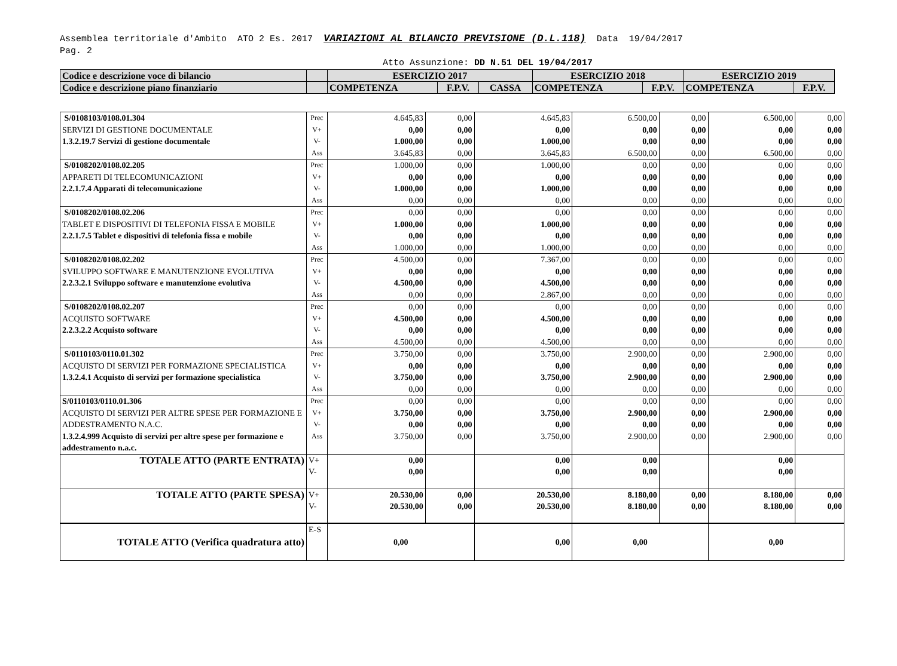Assemblea territoriale d'Ambito ATO 2 Es. 2017 VARIAZIONI AL BILANCIO PREVISIONE (D.L.118) Data 19/04/2017
Pag. 2
Atto Assunzione: DD N.51 DEL 19/04/2017
| Codice e descrizione voce di bilancio | | ESERCIZIO 2017 | | | ESERCIZIO 2018 | | ESERCIZIO 2019 | |
| Codice e descrizione piano finanziario | | COMPETENZA | F.P.V. | CASSA | COMPETENZA | F.P.V. | COMPETENZA | F.P.V. |
| S/0108103/0108.01.304 SERVIZI DI GESTIONE DOCUMENTALE 1.3.2.19.7 Servizi di gestione documentale | Prec V+ V- Ass | 4.645,83 0,00 1.000,00 3.645,83 | 0,00 0,00 0,00 0,00 | 4.645,83 0,00 1.000,00 3.645,83 | 6.500,00 0,00 0,00 6.500,00 | 0,00 0,00 0,00 0,00 | 6.500,00 0,00 0,00 6.500,00 | 0,00 0,00 0,00 0,00 |
| S/0108202/0108.02.205 APPARETI DI TELECOMUNICAZIONI 2.2.1.7.4 Apparati di telecomunicazione | Prec V+ V- Ass | 1.000,00 0,00 1.000,00 0,00 | 0,00 0,00 0,00 0,00 | 1.000,00 0,00 1.000,00 0,00 | 0,00 0,00 0,00 0,00 | 0,00 0,00 0,00 0,00 | 0,00 0,00 0,00 0,00 | 0,00 0,00 0,00 0,00 |
| S/0108202/0108.02.206 TABLET E DISPOSITIVI DI TELEFONIA FISSA E MOBILE 2.2.1.7.5 Tablet e dispositivi di telefonia fissa e mobile | Prec V+ V- Ass | 0,00 1.000,00 0,00 1.000,00 | 0,00 0,00 0,00 0,00 | 0,00 1.000,00 0,00 1.000,00 | 0,00 0,00 0,00 0,00 | 0,00 0,00 0,00 0,00 | 0,00 0,00 0,00 0,00 | 0,00 0,00 0,00 0,00 |
| S/0108202/0108.02.202 SVILUPPO SOFTWARE E MANUTENZIONE EVOLUTIVA 2.2.3.2.1 Sviluppo software e manutenzione evolutiva | Prec V+ V- Ass | 4.500,00 0,00 4.500,00 0,00 | 0,00 0,00 0,00 0,00 | 7.367,00 0,00 4.500,00 2.867,00 | 0,00 0,00 0,00 0,00 | 0,00 0,00 0,00 0,00 | 0,00 0,00 0,00 0,00 | 0,00 0,00 0,00 0,00 |
| S/0108202/0108.02.207 ACQUISTO SOFTWARE 2.2.3.2.2 Acquisto software | Prec V+ V- Ass | 0,00 4.500,00 0,00 4.500,00 | 0,00 0,00 0,00 0,00 | 0,00 4.500,00 0,00 4.500,00 | 0,00 0,00 0,00 0,00 | 0,00 0,00 0,00 0,00 | 0,00 0,00 0,00 0,00 | 0,00 0,00 0,00 0,00 |
| S/0110103/0110.01.302 ACQUISTO DI SERVIZI PER FORMAZIONE SPECIALISTICA 1.3.2.4.1 Acquisto di servizi per formazione specialistica | Prec V+ V- Ass | 3.750,00 0,00 3.750,00 0,00 | 0,00 0,00 0,00 0,00 | 3.750,00 0,00 3.750,00 0,00 | 2.900,00 0,00 2.900,00 0,00 | 0,00 0,00 0,00 0,00 | 2.900,00 0,00 2.900,00 0,00 | 0,00 0,00 0,00 0,00 |
| S/0110103/0110.01.306 ACQUISTO DI SERVIZI PER ALTRE SPESE PER FORMAZIONE E ADDESTRAMENTO N.A.C. 1.3.2.4.999 Acquisto di servizi per altre spese per formazione e addestramento n.a.c. | Prec V+ V- Ass | 0,00 3.750,00 0,00 3.750,00 | 0,00 0,00 0,00 0,00 | 0,00 3.750,00 0,00 3.750,00 | 0,00 2.900,00 0,00 2.900,00 | 0,00 0,00 0,00 0,00 | 0,00 2.900,00 0,00 2.900,00 | 0,00 0,00 0,00 0,00 |
| TOTALE ATTO (PARTE ENTRATA) | V+ V- | 0,00 0,00 | | 0,00 0,00 | 0,00 0,00 | | 0,00 0,00 | |
| TOTALE ATTO (PARTE SPESA) | V+ V- | 20.530,00 20.530,00 | 0,00 0,00 | 20.530,00 20.530,00 | 8.180,00 8.180,00 | 0,00 0,00 | 8.180,00 8.180,00 | 0,00 0,00 |
| TOTALE ATTO (Verifica quadratura atto) | E-S | 0,00 | | 0,00 | 0,00 | | 0,00 | |